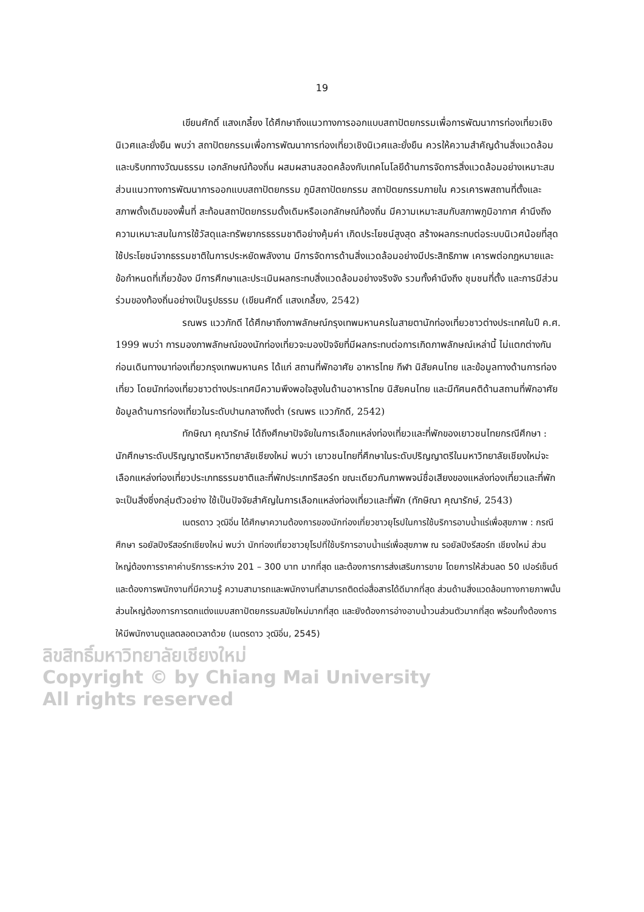19
เขียนศักดิ์ แสงเกลี้ยง ได้ศึกษาถึงแนวทางการออกแบบสถาปัตยกรรมเพื่อการพัฒนาการท่องเที่ยวเชิงนิเวศและยั่งยืน พบว่า สถาปัตยกรรมเพื่อการพัฒนาการท่องเที่ยวเชิงนิเวศและยั่งยืน ควรให้ความสำคัญด้านสิ่งแวดล้อมและบริบททางวัฒนธรรม เอกลักษณ์ท้องถิ่น ผสมผสานสอดคล้องกับเทคโนโลยีด้านการจัดการสิ่งแวดล้อมอย่างเหมาะสม ส่วนแนวทางการพัฒนาการออกแบบสถาปัตยกรรม ภูมิสถาปัตยกรรม สถาปัตยกรรมภายใน ควรเคารพสถานที่ตั้งและสภาพดั้งเดิมของพื้นที่ สะท้อนสถาปัตยกรรมดั้งเดิมหรือเอกลักษณ์ท้องถิ่น มีความเหมาะสมกับสภาพภูมิอากาศ คำนึงถึงความเหมาะสมในการใช้วัสดุและทรัพยากรธรรมชาติอย่างคุ้มค่า เกิดประโยชน์สูงสุด สร้างผลกระทบต่อระบบนิเวศน้อยที่สุด ใช้ประโยชน์จากธรรมชาติในการประหยัดพลังงาน มีการจัดการด้านสิ่งแวดล้อมอย่างมีประสิทธิภาพ เคารพต่อกฎหมายและข้อกำหนดที่เกี่ยวข้อง มีการศึกษาและประเมินผลกระทบสิ่งแวดล้อมอย่างจริงจัง รวมทั้งคำนึงถึง ชุมชนที่ตั้ง และการมีส่วนร่วมของท้องถิ่นอย่างเป็นรูปธรรม (เขียนศักดิ์ แสงเกลี้ยง, 2542)
รณพร แววภักดี ได้ศึกษาถึงภาพลักษณ์กรุงเทพมหานครในสายตานักท่องเที่ยวชาวต่างประเทศในปี ค.ศ. 1999 พบว่า การมองภาพลักษณ์ของนักท่องเที่ยวจะมองปัจจัยที่มีผลกระทบต่อการเกิดภาพลักษณ์เหล่านี้ ไม่แตกต่างกันก่อนเดินทางมาท่องเที่ยวกรุงเทพมหานคร ได้แก่ สถานที่พักอาศัย อาหารไทย กีฬา นิสัยคนไทย และข้อมูลทางด้านการท่องเที่ยว โดยนักท่องเที่ยวชาวต่างประเทศมีความพึงพอใจสูงในด้านอาหารไทย นิสัยคนไทย และมีทัศนคติด้านสถานที่พักอาศัย ข้อมูลด้านการท่องเที่ยวในระดับปานกลางถึงต่ำ (รณพร แววภักดี, 2542)
ทักษิณา คุณารักษ์ ได้ถึงศึกษาปัจจัยในการเลือกแหล่งท่องเที่ยวและที่พักของเยาวชนไทยกรณีศึกษา : นักศึกษาระดับปริญญาตรีมหาวิทยาลัยเชียงใหม่ พบว่า เยาวชนไทยที่ศึกษาในระดับปริญญาตรีในมหาวิทยาลัยเชียงใหม่จะเลือกแหล่งท่องเที่ยวประเภทธรรมชาติและที่พักประเภทรีสอร์ท ขณะเดียวกันภาพพจน์ชื่อเสียงของแหล่งท่องเที่ยวและที่พัก จะเป็นสิ่งซึ่งกลุ่มตัวอย่าง ใช้เป็นปัจจัยสำคัญในการเลือกแหล่งท่องเที่ยวและที่พัก (ทักษิณา คุณารักษ์, 2543)
เนตรดาว วุฒิอิ่น ได้ศึกษาความต้องการของนักท่องเที่ยวชาวยุโรปในการใช้บริการอาบน้ำแร่เพื่อสุขภาพ : กรณีศึกษา รอยัลปิงรีสอร์ทเชียงใหม่ พบว่า นักท่องเที่ยวชาวยุโรปที่ใช้บริการอาบน้ำแร่เพื่อสุขภาพ ณ รอยัลปิงรีสอร์ท เชียงใหม่ ส่วนใหญ่ต้องการราคาค่าบริการระหว่าง 201 – 300 บาท มากที่สุด และต้องการการส่งเสริมการขาย โดยการให้ส่วนลด 50 เปอร์เซ็นต์ และต้องการพนักงานที่มีความรู้ ความสามารถและพนักงานที่สามารถติดต่อสื่อสารได้ดีมากที่สุด ส่วนด้านสิ่งแวดล้อมทางกายภาพนั้น ส่วนใหญ่ต้องการการตกแต่งแบบสถาปัตยกรรมสมัยใหม่มากที่สุด และยังต้องการอ่างอาบน้ำวนส่วนตัวมากที่สุด พร้อมทั้งต้องการให้มีพนักงานดูแลตลอดเวลาด้วย (เนตรดาว วุฒิอิ่น, 2545)
ลิขสิทธิ์มหาวิทยาลัยเชียงใหม่
Copyright © by Chiang Mai University
All rights reserved